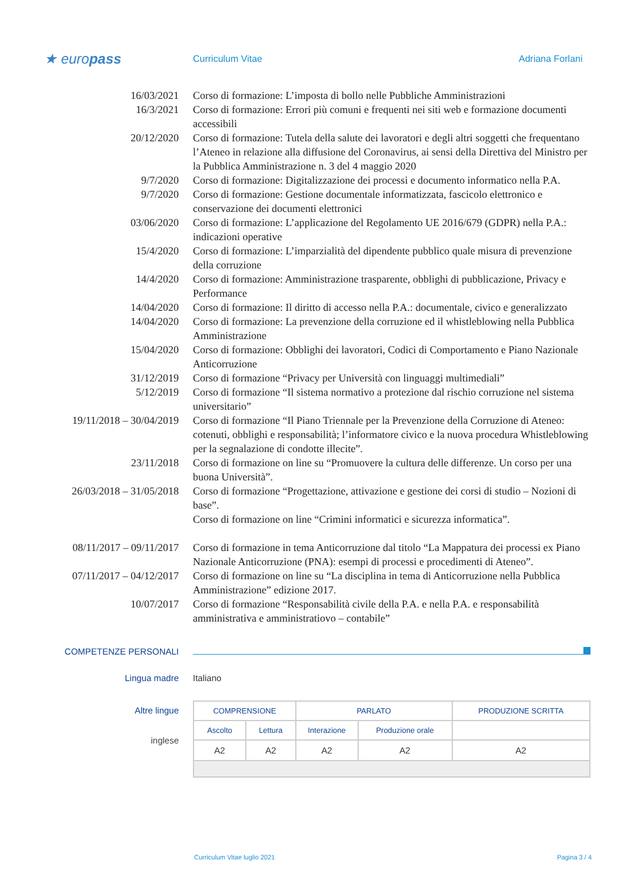★ europass
Curriculum Vitae Adriana Forlani
16/03/2021 Corso di formazione: L’imposta di bollo nelle Pubbliche Amministrazioni
16/3/2021 Corso di formazione: Errori più comuni e frequenti nei siti web e formazione documenti accessibili
20/12/2020 Corso di formazione: Tutela della salute dei lavoratori e degli altri soggetti che frequentano l’Ateneo in relazione alla diffusione del Coronavirus, ai sensi della Direttiva del Ministro per la Pubblica Amministrazione n. 3 del 4 maggio 2020
9/7/2020 Corso di formazione: Digitalizzazione dei processi e documento informatico nella P.A.
9/7/2020 Corso di formazione: Gestione documentale informatizzata, fascicolo elettronico e conservazione dei documenti elettronici
03/06/2020 Corso di formazione: L’applicazione del Regolamento UE 2016/679 (GDPR) nella P.A.: indicazioni operative
15/4/2020 Corso di formazione: L’imparzialità del dipendente pubblico quale misura di prevenzione della corruzione
14/4/2020 Corso di formazione: Amministrazione trasparente, obblighi di pubblicazione, Privacy e Performance
14/04/2020 Corso di formazione: Il diritto di accesso nella P.A.: documentale, civico e generalizzato
14/04/2020 Corso di formazione: La prevenzione della corruzione ed il whistleblowing nella Pubblica Amministrazione
15/04/2020 Corso di formazione: Obblighi dei lavoratori, Codici di Comportamento e Piano Nazionale Anticorruzione
31/12/2019 Corso di formazione “Privacy per Università con linguaggi multimediali”
5/12/2019 Corso di formazione “Il sistema normativo a protezione dal rischio corruzione nel sistema universitario”
19/11/2018 – 30/04/2019 Corso di formazione “Il Piano Triennale per la Prevenzione della Corruzione di Ateneo: cotenuti, obblighi e responsabilità; l’informatore civico e la nuova procedura Whistleblowing per la segnalazione di condotte illecite”.
23/11/2018 Corso di formazione on line su “Promuovere la cultura delle differenze. Un corso per una buona Università”.
26/03/2018 – 31/05/2018 Corso di formazione “Progettazione, attivazione e gestione dei corsi di studio – Nozioni di base”.
Corso di formazione on line “Crimini informatici e sicurezza informatica”.
08/11/2017 – 09/11/2017 Corso di formazione in tema Anticorruzione dal titolo “La Mappatura dei processi ex Piano Nazionale Anticorruzione (PNA): esempi di processi e procedimenti di Ateneo”.
07/11/2017 – 04/12/2017 Corso di formazione on line su “La disciplina in tema di Anticorruzione nella Pubblica Amministrazione” edizione 2017.
10/07/2017 Corso di formazione “Responsabilità civile della P.A. e nella P.A. e responsabilità amministrativa e amministratiovo – contabile”
COMPETENZE PERSONALI
Lingua madre Italiano
Altre lingue
inglese
| COMPRENSIONE | | PARLATO | | PRODUZIONE SCRITTA |
| --- | --- | --- | --- | --- |
| Ascolto | Lettura | Interazione | Produzione orale | |
| A2 | A2 | A2 | A2 | A2 |
Curriculum Vitae luglio 2021 Pagina 3 / 4